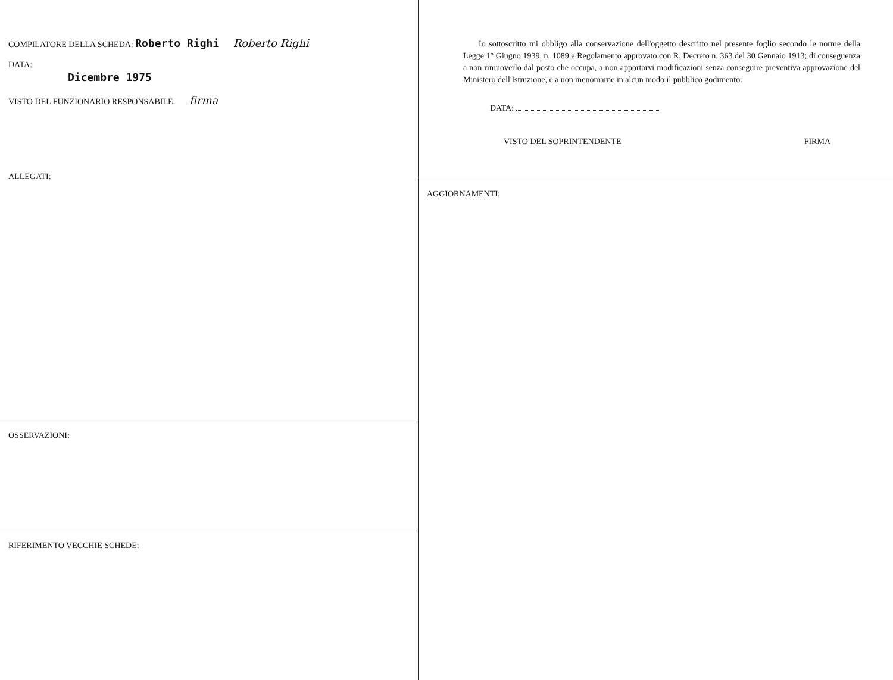COMPILATORE DELLA SCHEDA: Roberto Righi Roberto Righi
DATA:
Dicembre 1975
VISTO DEL FUNZIONARIO RESPONSABILE: firma
ALLEGATI:
OSSERVAZIONI:
RIFERIMENTO VECCHIE SCHEDE:
Io sottoscritto mi obbligo alla conservazione dell'oggetto descritto nel presente foglio secondo le norme della Legge 1° Giugno 1939, n. 1089 e Regolamento approvato con R. Decreto n. 363 del 30 Gennaio 1913; di conseguenza a non rimuoverlo dal posto che occupa, a non apportarvi modificazioni senza conseguire preventiva approvazione del Ministero dell'Istruzione, e a non menomarne in alcun modo il pubblico godimento.
DATA:
VISTO DEL SOPRINTENDENTE FIRMA
AGGIORNAMENTI: